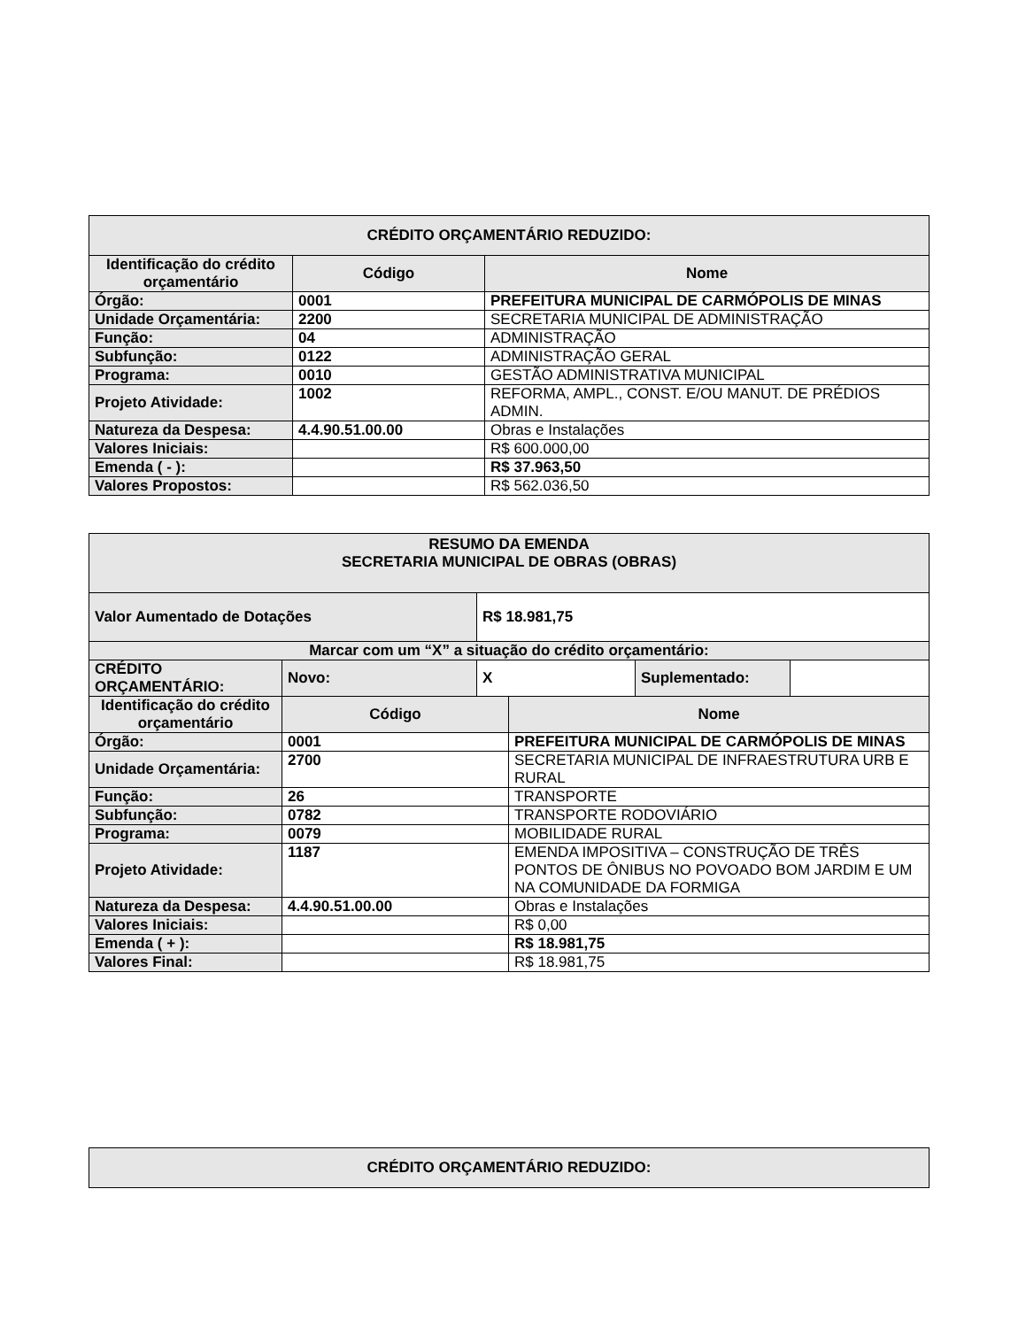| CRÉDITO ORÇAMENTÁRIO REDUZIDO: | | |
| --- | --- | --- |
| Identificação do crédito orçamentário | Código | Nome |
| Órgão: | 0001 | PREFEITURA MUNICIPAL DE CARMÓPOLIS DE MINAS |
| Unidade Orçamentária: | 2200 | SECRETARIA MUNICIPAL DE ADMINISTRAÇÃO |
| Função: | 04 | ADMINISTRAÇÃO |
| Subfunção: | 0122 | ADMINISTRAÇÃO GERAL |
| Programa: | 0010 | GESTÃO ADMINISTRATIVA MUNICIPAL |
| Projeto Atividade: | 1002 | REFORMA, AMPL., CONST. E/OU MANUT. DE PRÉDIOS ADMIN. |
| Natureza da Despesa: | 4.4.90.51.00.00 | Obras e Instalações |
| Valores Iniciais: | | R$ 600.000,00 |
| Emenda ( - ): | | R$ 37.963,50 |
| Valores Propostos: | | R$ 562.036,50 |
| RESUMO DA EMENDA SECRETARIA MUNICIPAL DE OBRAS (OBRAS) | | | | | |
| --- | --- | --- | --- | --- | --- |
| Valor Aumentado de Dotações | | R$ 18.981,75 | | | |
| Marcar com um “X” a situação do crédito orçamentário: | | | | | |
| CRÉDITO ORÇAMENTÁRIO: | Novo: | X | | Suplementado: | |
| Identificação do crédito orçamentário | Código | | Nome | | |
| Órgão: | 0001 | | PREFEITURA MUNICIPAL DE CARMÓPOLIS DE MINAS | | |
| Unidade Orçamentária: | 2700 | | SECRETARIA MUNICIPAL DE INFRAESTRUTURA URB E RURAL | | |
| Função: | 26 | | TRANSPORTE | | |
| Subfunção: | 0782 | | TRANSPORTE RODOVIÁRIO | | |
| Programa: | 0079 | | MOBILIDADE RURAL | | |
| Projeto Atividade: | 1187 | | EMENDA IMPOSITIVA – CONSTRUÇÃO DE TRÊS PONTOS DE ÔNIBUS NO POVOADO BOM JARDIM E UM NA COMUNIDADE DA FORMIGA | | |
| Natureza da Despesa: | 4.4.90.51.00.00 | | Obras e Instalações | | |
| Valores Iniciais: | | | R$ 0,00 | | |
| Emenda ( + ): | | | R$ 18.981,75 | | |
| Valores Final: | | | R$ 18.981,75 | | |
| CRÉDITO ORÇAMENTÁRIO REDUZIDO: |
| --- |